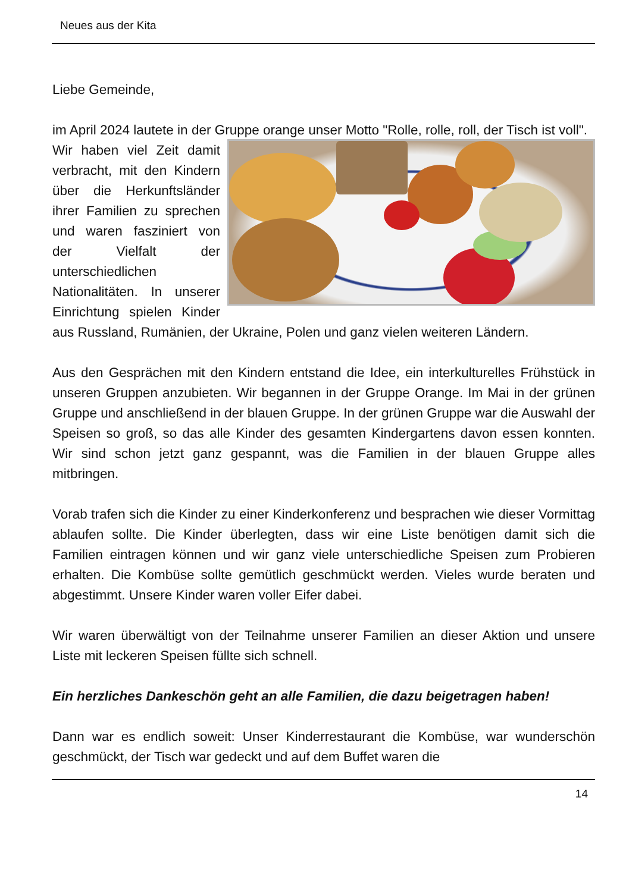Neues aus der Kita
Liebe Gemeinde,
im April 2024 lautete in der Gruppe orange unser Motto "Rolle, rolle, roll, der Tisch ist voll".
Wir haben viel Zeit damit verbracht, mit den Kindern über die Herkunftsländer ihrer Familien zu sprechen und waren fasziniert von der Vielfalt der unterschiedlichen Nationalitäten. In unserer Einrichtung spielen Kinder aus Russland, Rumänien, der Ukraine, Polen und ganz vielen weiteren Ländern.
Aus den Gesprächen mit den Kindern entstand die Idee, ein interkulturelles Frühstück in unseren Gruppen anzubieten. Wir begannen in der Gruppe Orange. Im Mai in der grünen Gruppe und anschließend in der blauen Gruppe. In der grünen Gruppe war die Auswahl der Speisen so groß, so das alle Kinder des gesamten Kindergartens davon essen konnten. Wir sind schon jetzt ganz gespannt, was die Familien in der blauen Gruppe alles mitbringen.
Vorab trafen sich die Kinder zu einer Kinderkonferenz und besprachen wie dieser Vormittag ablaufen sollte. Die Kinder überlegten, dass wir eine Liste benötigen damit sich die Familien eintragen können und wir ganz viele unterschiedliche Speisen zum Probieren erhalten. Die Kombüse sollte gemütlich geschmückt werden. Vieles wurde beraten und abgestimmt. Unsere Kinder waren voller Eifer dabei.
Wir waren überwältigt von der Teilnahme unserer Familien an dieser Aktion und unsere Liste mit leckeren Speisen füllte sich schnell.
Ein herzliches Dankeschön geht an alle Familien, die dazu beigetragen haben!
Dann war es endlich soweit: Unser Kinderrestaurant die Kombüse, war wunderschön geschmückt, der Tisch war gedeckt und auf dem Buffet waren die
14